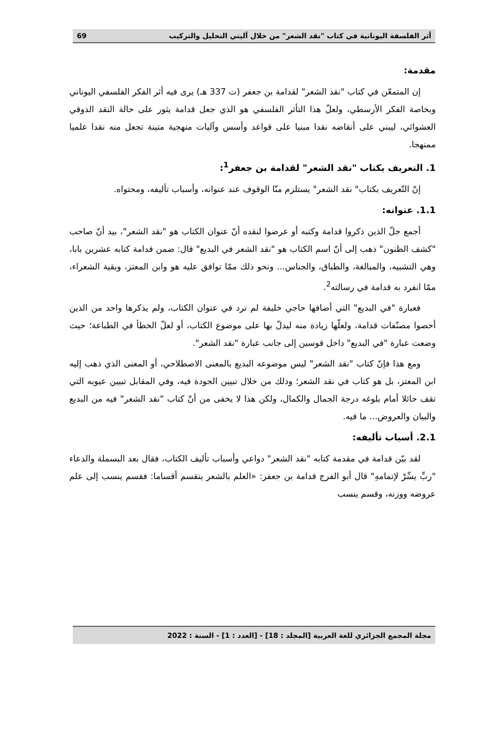أثر الفلسفة اليونانية في كتاب "نقد الشعر" من خلال آليتي التحليل والتركيب 69
مقدمة:
إن المتمعّن في كتاب "نقد الشعر" لقدامة بن جعفر (ت 337 هـ) يرى فيه أثر الفكر الفلسفي اليوناني وبخاصة الفكر الأرسطي، ولعلّ هذا التأثر الفلسفي هو الذي جعل قدامة يثور على حالة النقد الذوقي العشوائي، ليبني على أنقاضه نقدا مبنيا على قواعد وأسس وآليات منهجية متينة تجعل منه نقدا علميا ممنهجا.
1. التعريف بكتاب "نقد الشعر" لقدامة بن جعفر<sup>1</sup>:
إنّ التّعريف بكتاب" نقد الشعر" يستلزم منّا الوقوف عند عنوانه، وأسباب تأليفه، ومحتواه.
1.1. عنوانه:
أجمع جلّ الذين ذكروا قدامة وكتبه أو عرضوا لنقده أنّ عنوان الكتاب هو "نقد الشعر"، بيد أنّ صاحب "كشف الظنون" ذهب إلى أنّ اسم الكتاب هو "نقد الشعر في البديع" قال: ضمن قدامة كتابه عشرين بابا، وهي التشبيه، والمبالغة، والطباق، والجناس... ونحو ذلك ممّا توافق عليه هو وابن المعتز، وبقية الشعراء، ممّا انفرد به قدامة في رسالته<sup>2</sup>.
فعبارة "في البديع" التي أضافها حاجي خليفة لم ترد في عنوان الكتاب، ولم يذكرها واحد من الذين أحصوا مصنّفات قدامة، ولعلّها زيادة منه ليدلّ بها على موضوع الكتاب، أو لعلّ الخطأ في الطباعة؛ حيث وضعت عبارة "في البديع" داخل قوسين إلى جانب عبارة "نقد الشعر".
ومع هذا فإنّ كتاب "نقد الشعر" ليس موضوعه البديع بالمعنى الاصطلاحي، أو المعنى الذي ذهب إليه ابن المعتز، بل هو كتاب في نقد الشعر؛ وذلك من خلال تبيين الجودة فيه، وفي المقابل تبيين عيوبه التي تقف حائلا أمام بلوغه درجة الجمال والكمال، ولكن هذا لا يخفى من أنّ كتاب "نقد الشعر" فيه من البديع والبيان والعروض... ما فيه.
2.1. أسباب تأليفه:
لقد بيّن قدامة في مقدمة كتابه "نقد الشعر" دواعي وأسباب تأليف الكتاب، فقال بعد البسملة والدعاء "ربِّ يسِّرْ لإتمامهِ" قال أبو الفرج قدامة بن جعفر: «العلم بالشعر ينقسم أقساما: فقسم ينسب إلى علم عروضه ووزنه، وقسم ينسب
مجلة المجمع الجزائري للغة العربية [المجلد : 18] - [العدد : 1] - السنة : 2022